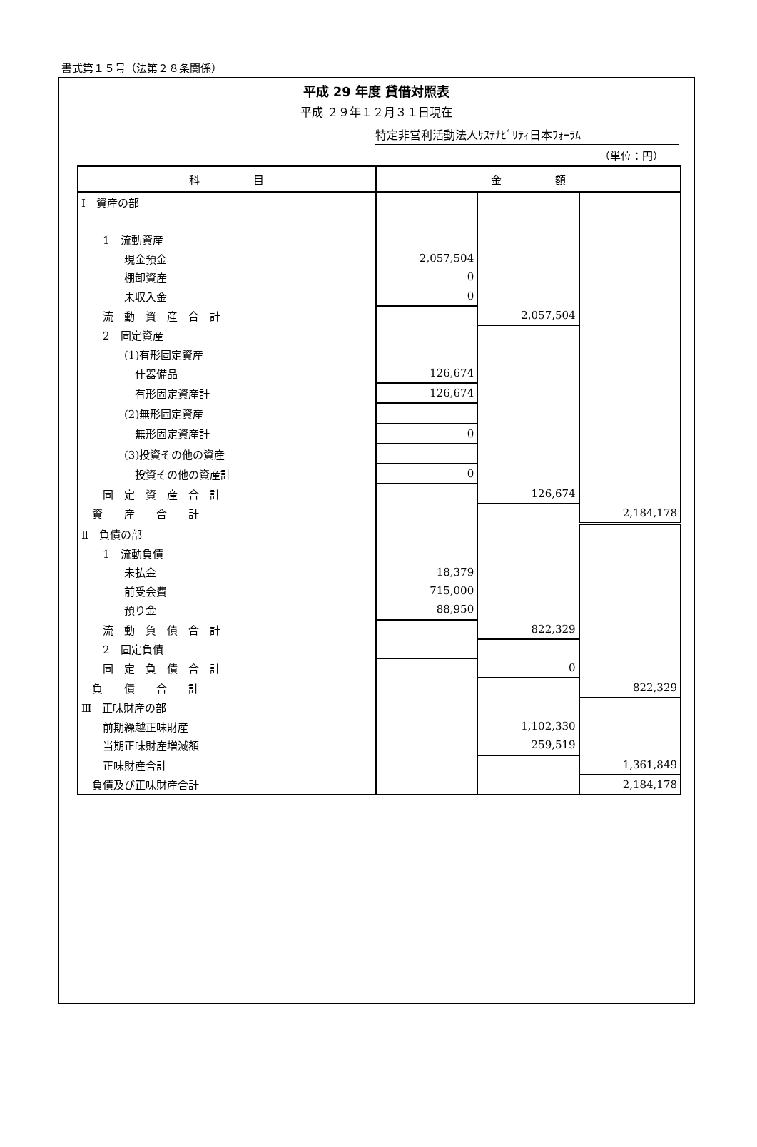書式第１５号（法第２８条関係）
平成 29 年度 貸借対照表
平成 ２９年１２月３１日現在
特定非営利活動法人ｻｽﾃﾅﾋﾞﾘﾃｨ日本ﾌｫｰﾗﾑ
（単位：円）
| 科 目 | 金 額 | | |
| --- | --- | --- | --- |
| Ⅰ 資産の部 | | | |
| 1 流動資産 | | | |
| 現金預金 | 2,057,504 | | |
| 棚卸資産 | 0 | | |
| 未収入金 | 0 | | |
| 流 動 資 産 合 計 | | 2,057,504 | |
| 2 固定資産 | | | |
| (1)有形固定資産 | | | |
| 什器備品 | 126,674 | | |
| 有形固定資産計 | 126,674 | | |
| (2)無形固定資産 | | | |
| 無形固定資産計 | 0 | | |
| (3)投資その他の資産 | | | |
| 投資その他の資産計 | 0 | | |
| 固 定 資 産 合 計 | | 126,674 | |
| 資 産 合 計 | | | 2,184,178 |
| Ⅱ 負債の部 | | | |
| 1 流動負債 | | | |
| 未払金 | 18,379 | | |
| 前受会費 | 715,000 | | |
| 預り金 | 88,950 | | |
| 流 動 負 債 合 計 | | 822,329 | |
| 2 固定負債 | | | |
| 固 定 負 債 合 計 | | 0 | |
| 負 債 合 計 | | | 822,329 |
| Ⅲ 正味財産の部 | | | |
| 前期繰越正味財産 | | 1,102,330 | |
| 当期正味財産増減額 | | 259,519 | |
| 正味財産合計 | | | 1,361,849 |
| 負債及び正味財産合計 | | | 2,184,178 |